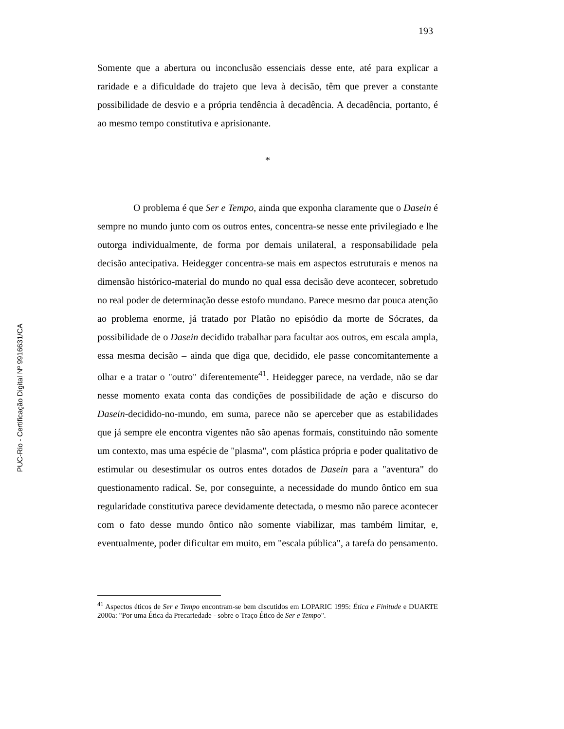PUC-Rio - Certificação Digital Nº 9916631/CA
193
Somente que a abertura ou inconclusão essenciais desse ente, até para explicar a raridade e a dificuldade do trajeto que leva à decisão, têm que prever a constante possibilidade de desvio e a própria tendência à decadência. A decadência, portanto, é ao mesmo tempo constitutiva e aprisionante.
*
O problema é que Ser e Tempo, ainda que exponha claramente que o Dasein é sempre no mundo junto com os outros entes, concentra-se nesse ente privilegiado e lhe outorga individualmente, de forma por demais unilateral, a responsabilidade pela decisão antecipativa. Heidegger concentra-se mais em aspectos estruturais e menos na dimensão histórico-material do mundo no qual essa decisão deve acontecer, sobretudo no real poder de determinação desse estofo mundano. Parece mesmo dar pouca atenção ao problema enorme, já tratado por Platão no episódio da morte de Sócrates, da possibilidade de o Dasein decidido trabalhar para facultar aos outros, em escala ampla, essa mesma decisão – ainda que diga que, decidido, ele passe concomitantemente a olhar e a tratar o "outro" diferentemente<sup>41</sup>. Heidegger parece, na verdade, não se dar nesse momento exata conta das condições de possibilidade de ação e discurso do Dasein-decidido-no-mundo, em suma, parece não se aperceber que as estabilidades que já sempre ele encontra vigentes não são apenas formais, constituindo não somente um contexto, mas uma espécie de "plasma", com plástica própria e poder qualitativo de estimular ou desestimular os outros entes dotados de Dasein para a "aventura" do questionamento radical. Se, por conseguinte, a necessidade do mundo ôntico em sua regularidade constitutiva parece devidamente detectada, o mesmo não parece acontecer com o fato desse mundo ôntico não somente viabilizar, mas também limitar, e, eventualmente, poder dificultar em muito, em "escala pública", a tarefa do pensamento.
<sup>41</sup> Aspectos éticos de Ser e Tempo encontram-se bem discutidos em LOPARIC 1995: Ética e Finitude e DUARTE 2000a: "Por uma Ética da Precariedade - sobre o Traço Ético de Ser e Tempo".